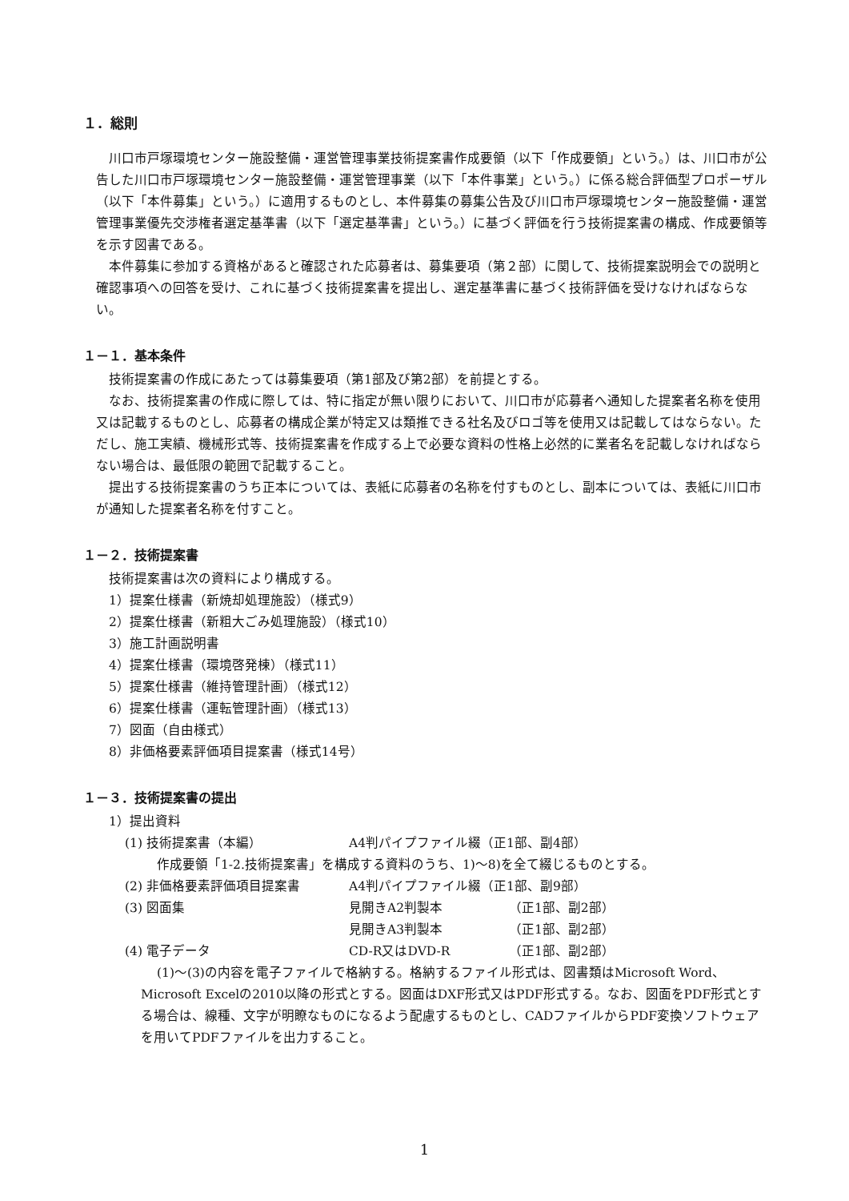１．総則
川口市戸塚環境センター施設整備・運営管理事業技術提案書作成要領（以下「作成要領」という。）は、川口市が公告した川口市戸塚環境センター施設整備・運営管理事業（以下「本件事業」という。）に係る総合評価型プロポーザル（以下「本件募集」という。）に適用するものとし、本件募集の募集公告及び川口市戸塚環境センター施設整備・運営管理事業優先交渉権者選定基準書（以下「選定基準書」という。）に基づく評価を行う技術提案書の構成、作成要領等を示す図書である。
本件募集に参加する資格があると確認された応募者は、募集要項（第２部）に関して、技術提案説明会での説明と確認事項への回答を受け、これに基づく技術提案書を提出し、選定基準書に基づく技術評価を受けなければならない。
１－１．基本条件
技術提案書の作成にあたっては募集要項（第1部及び第2部）を前提とする。
なお、技術提案書の作成に際しては、特に指定が無い限りにおいて、川口市が応募者へ通知した提案者名称を使用又は記載するものとし、応募者の構成企業が特定又は類推できる社名及びロゴ等を使用又は記載してはならない。ただし、施工実績、機械形式等、技術提案書を作成する上で必要な資料の性格上必然的に業者名を記載しなければならない場合は、最低限の範囲で記載すること。
提出する技術提案書のうち正本については、表紙に応募者の名称を付すものとし、副本については、表紙に川口市が通知した提案者名称を付すこと。
１－２．技術提案書
技術提案書は次の資料により構成する。
1）提案仕様書（新焼却処理施設）（様式9）
2）提案仕様書（新粗大ごみ処理施設）（様式10）
3）施工計画説明書
4）提案仕様書（環境啓発棟）（様式11）
5）提案仕様書（維持管理計画）（様式12）
6）提案仕様書（運転管理計画）（様式13）
7）図面（自由様式）
8）非価格要素評価項目提案書（様式14号）
１－３．技術提案書の提出
1）提出資料
(1) 技術提案書（本編） A4判パイプファイル綴（正1部、副4部）
作成要領「1-2.技術提案書」を構成する資料のうち、1)～8)を全て綴じるものとする。
(2) 非価格要素評価項目提案書 A4判パイプファイル綴（正1部、副9部）
(3) 図面集 見開きA2判製本 （正1部、副2部）
見開きA3判製本 （正1部、副2部）
(4) 電子データ CD-R又はDVD-R （正1部、副2部）
(1)～(3)の内容を電子ファイルで格納する。格納するファイル形式は、図書類はMicrosoft Word、Microsoft Excelの2010以降の形式とする。図面はDXF形式又はPDF形式する。なお、図面をPDF形式とする場合は、線種、文字が明瞭なものになるよう配慮するものとし、CADファイルからPDF変換ソフトウェアを用いてPDFファイルを出力すること。
1